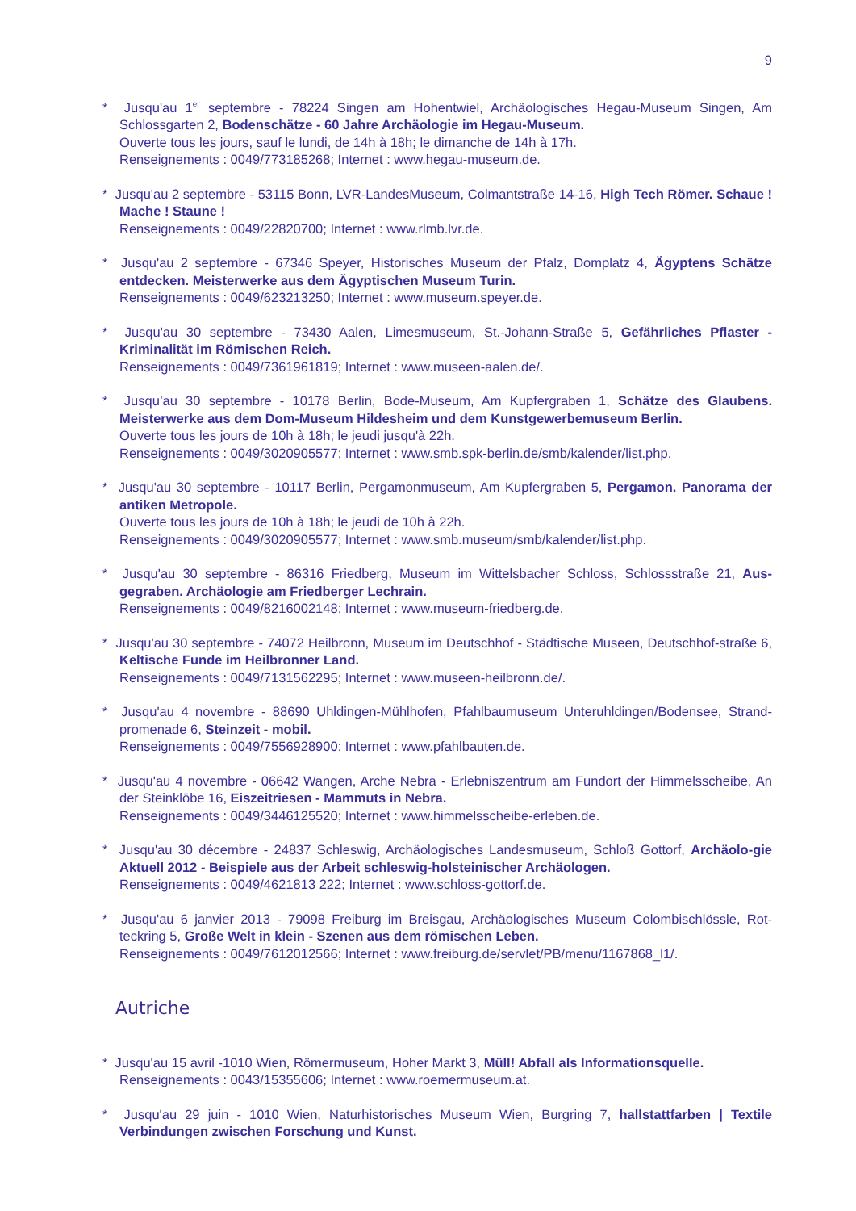9
* Jusqu'au 1<sup>er</sup> septembre - 78224 Singen am Hohentwiel, Archäologisches Hegau-Museum Singen, Am Schlossgarten 2, Bodenschätze - 60 Jahre Archäologie im Hegau-Museum.
Ouverte tous les jours, sauf le lundi, de 14h à 18h; le dimanche de 14h à 17h.
Renseignements : 0049/773185268; Internet : www.hegau-museum.de.
* Jusqu'au 2 septembre - 53115 Bonn, LVR-LandesMuseum, Colmantstraße 14-16, High Tech Römer. Schaue ! Mache ! Staune !
Renseignements : 0049/22820700; Internet : www.rlmb.lvr.de.
* Jusqu'au 2 septembre - 67346 Speyer, Historisches Museum der Pfalz, Domplatz 4, Ägyptens Schätze entdecken. Meisterwerke aus dem Ägyptischen Museum Turin.
Renseignements : 0049/623213250; Internet : www.museum.speyer.de.
* Jusqu'au 30 septembre - 73430 Aalen, Limesmuseum, St.-Johann-Straße 5, Gefährliches Pflaster - Kriminalität im Römischen Reich.
Renseignements : 0049/7361961819; Internet : www.museen-aalen.de/.
* Jusqu’au 30 septembre - 10178 Berlin, Bode-Museum, Am Kupfergraben 1, Schätze des Glaubens. Meisterwerke aus dem Dom-Museum Hildesheim und dem Kunstgewerbemuseum Berlin.
Ouverte tous les jours de 10h à 18h; le jeudi jusqu'à 22h.
Renseignements : 0049/3020905577; Internet : www.smb.spk-berlin.de/smb/kalender/list.php.
* Jusqu'au 30 septembre - 10117 Berlin, Pergamonmuseum, Am Kupfergraben 5, Pergamon. Panorama der antiken Metropole.
Ouverte tous les jours de 10h à 18h; le jeudi de 10h à 22h.
Renseignements : 0049/3020905577; Internet : www.smb.museum/smb/kalender/list.php.
* Jusqu'au 30 septembre - 86316 Friedberg, Museum im Wittelsbacher Schloss, Schlossstraße 21, Aus-gegraben. Archäologie am Friedberger Lechrain.
Renseignements : 0049/8216002148; Internet : www.museum-friedberg.de.
* Jusqu'au 30 septembre - 74072 Heilbronn, Museum im Deutschhof - Städtische Museen, Deutschhof-straße 6, Keltische Funde im Heilbronner Land.
Renseignements : 0049/7131562295; Internet : www.museen-heilbronn.de/.
* Jusqu'au 4 novembre - 88690 Uhldingen-Mühlhofen, Pfahlbaumuseum Unteruhldingen/Bodensee, Strand-promenade 6, Steinzeit - mobil.
Renseignements : 0049/7556928900; Internet : www.pfahlbauten.de.
* Jusqu'au 4 novembre - 06642 Wangen, Arche Nebra - Erlebniszentrum am Fundort der Himmelsscheibe, An der Steinklöbe 16, Eiszeitriesen - Mammuts in Nebra.
Renseignements : 0049/3446125520; Internet : www.himmelsscheibe-erleben.de.
* Jusqu'au 30 décembre - 24837 Schleswig, Archäologisches Landesmuseum, Schloß Gottorf, Archäolo-gie Aktuell 2012 - Beispiele aus der Arbeit schleswig-holsteinischer Archäologen.
Renseignements : 0049/4621813 222; Internet : www.schloss-gottorf.de.
* Jusqu'au 6 janvier 2013 - 79098 Freiburg im Breisgau, Archäologisches Museum Colombischlössle, Rot-teckring 5, Große Welt in klein - Szenen aus dem römischen Leben.
Renseignements : 0049/7612012566; Internet : www.freiburg.de/servlet/PB/menu/1167868_l1/.
Autriche
* Jusqu'au 15 avril -1010 Wien, Römermuseum, Hoher Markt 3, Müll! Abfall als Informationsquelle.
Renseignements : 0043/15355606; Internet : www.roemermuseum.at.
* Jusqu'au 29 juin - 1010 Wien, Naturhistorisches Museum Wien, Burgring 7, hallstattfarben | Textile Verbindungen zwischen Forschung und Kunst.